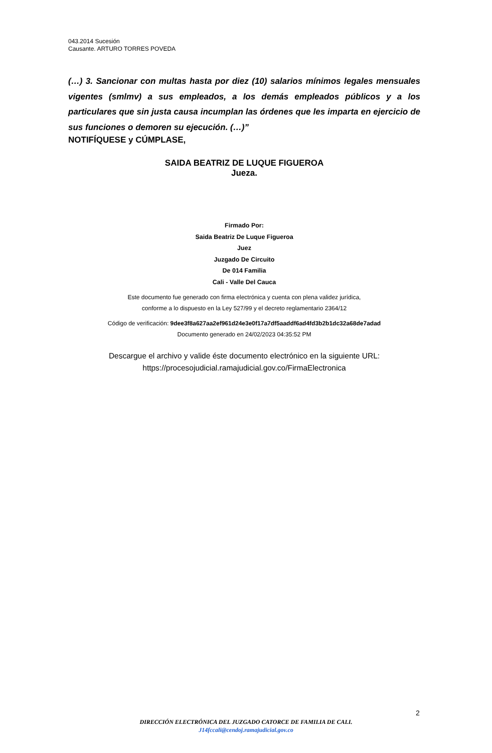043.2014 Sucesión
Causante. ARTURO TORRES POVEDA
(…) 3. Sancionar con multas hasta por diez (10) salarios mínimos legales mensuales vigentes (smlmv) a sus empleados, a los demás empleados públicos y a los particulares que sin justa causa incumplan las órdenes que les imparta en ejercicio de sus funciones o demoren su ejecución. (…)”
NOTIFÍQUESE y CÚMPLASE,
SAIDA BEATRIZ DE LUQUE FIGUEROA
Jueza.
Firmado Por:
Saida Beatriz De Luque Figueroa
Juez
Juzgado De Circuito
De 014 Familia
Cali - Valle Del Cauca
Este documento fue generado con firma electrónica y cuenta con plena validez jurídica,
conforme a lo dispuesto en la Ley 527/99 y el decreto reglamentario 2364/12
Código de verificación: 9dee3f8a627aa2ef961d24e3e0f17a7df5aaddf6ad4fd3b2b1dc32a68de7adad
Documento generado en 24/02/2023 04:35:52 PM
Descargue el archivo y valide éste documento electrónico en la siguiente URL:
https://procesojudicial.ramajudicial.gov.co/FirmaElectronica
2
DIRECCIÓN ELECTRÓNICA DEL JUZGADO CATORCE DE FAMILIA DE CALI.
J14fccali@cendoj.ramajudicial.gov.co